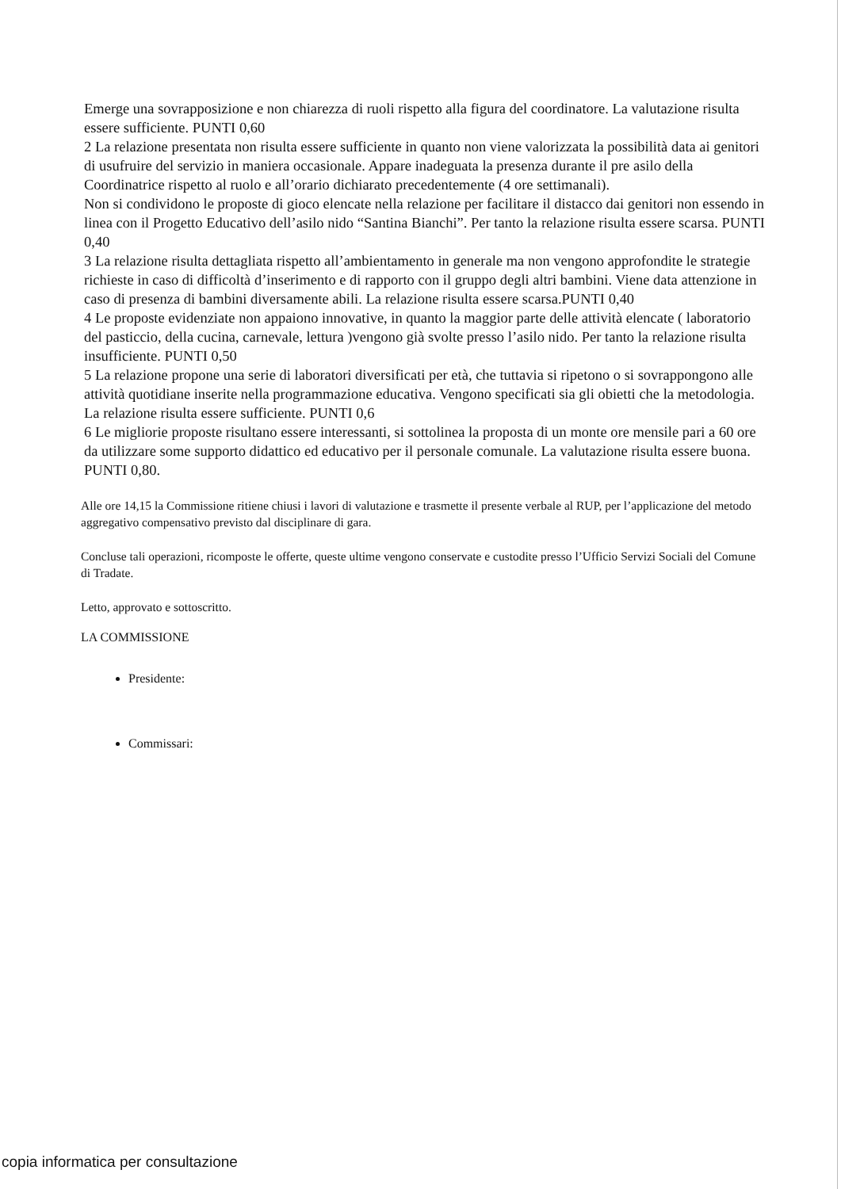Emerge una sovrapposizione e non chiarezza di ruoli rispetto alla figura del coordinatore. La valutazione risulta essere sufficiente. PUNTI 0,60
2 La relazione presentata non risulta essere sufficiente in quanto non viene valorizzata la possibilità data ai genitori di usufruire del servizio in maniera occasionale. Appare inadeguata la presenza durante il pre asilo della Coordinatrice rispetto al ruolo e all’orario dichiarato precedentemente (4 ore settimanali).
Non si condividono le proposte di gioco elencate nella relazione per facilitare il distacco dai genitori non essendo in linea con il Progetto Educativo dell’asilo nido “Santina Bianchi”. Per tanto la relazione risulta essere scarsa. PUNTI 0,40
3 La relazione risulta dettagliata rispetto all’ambientamento in generale ma non vengono approfondite le strategie richieste in caso di difficoltà d’inserimento e di rapporto con il gruppo degli altri bambini. Viene data attenzione in caso di presenza di bambini diversamente abili. La relazione risulta essere scarsa.PUNTI 0,40
4 Le proposte evidenziate non appaiono innovative, in quanto la maggior parte delle attività elencate ( laboratorio del pasticcio, della cucina, carnevale, lettura )vengono già svolte presso l’asilo nido. Per tanto la relazione risulta insufficiente. PUNTI 0,50
5 La relazione propone una serie di laboratori diversificati per età, che tuttavia si ripetono o si sovrappongono alle attività quotidiane inserite nella programmazione educativa. Vengono specificati sia gli obietti che la metodologia. La relazione risulta essere sufficiente. PUNTI 0,6
6 Le migliorie proposte risultano essere interessanti, si sottolinea la proposta di un monte ore mensile pari a 60 ore da utilizzare some supporto didattico ed educativo per il personale comunale. La valutazione risulta essere buona. PUNTI 0,80.
Alle ore 14,15 la Commissione ritiene chiusi i lavori di valutazione e trasmette il presente verbale al RUP, per l’applicazione del metodo aggregativo compensativo previsto dal disciplinare di gara.
Concluse tali operazioni, ricomposte le offerte, queste ultime vengono conservate e custodite presso l’Ufficio Servizi Sociali del Comune di Tradate.
Letto, approvato e sottoscritto.
LA COMMISSIONE
Presidente:
Commissari:
copia informatica per consultazione